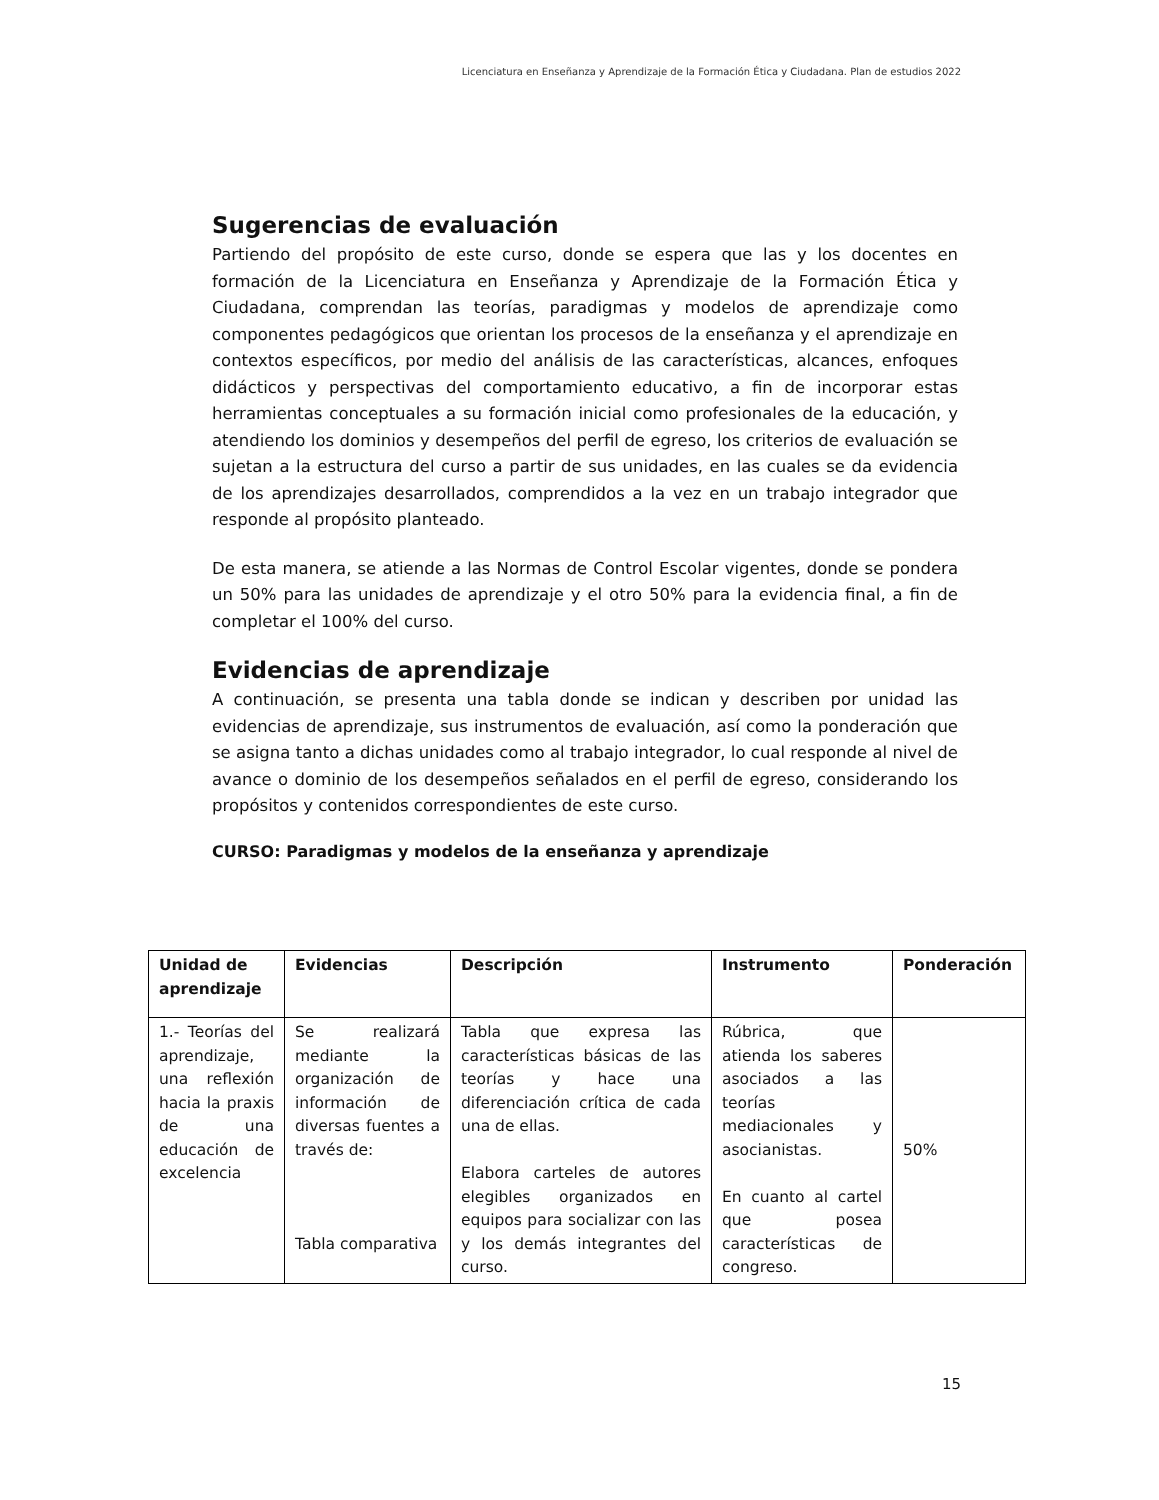Licenciatura en Enseñanza y Aprendizaje de la Formación Ética y Ciudadana. Plan de estudios 2022
Sugerencias de evaluación
Partiendo del propósito de este curso, donde se espera que las y los docentes en formación de la Licenciatura en Enseñanza y Aprendizaje de la Formación Ética y Ciudadana, comprendan las teorías, paradigmas y modelos de aprendizaje como componentes pedagógicos que orientan los procesos de la enseñanza y el aprendizaje en contextos específicos, por medio del análisis de las características, alcances, enfoques didácticos y perspectivas del comportamiento educativo, a fin de incorporar estas herramientas conceptuales a su formación inicial como profesionales de la educación, y atendiendo los dominios y desempeños del perfil de egreso, los criterios de evaluación se sujetan a la estructura del curso a partir de sus unidades, en las cuales se da evidencia de los aprendizajes desarrollados, comprendidos a la vez en un trabajo integrador que responde al propósito planteado.
De esta manera, se atiende a las Normas de Control Escolar vigentes, donde se pondera un 50% para las unidades de aprendizaje y el otro 50% para la evidencia final, a fin de completar el 100% del curso.
Evidencias de aprendizaje
A continuación, se presenta una tabla donde se indican y describen por unidad las evidencias de aprendizaje, sus instrumentos de evaluación, así como la ponderación que se asigna tanto a dichas unidades como al trabajo integrador, lo cual responde al nivel de avance o dominio de los desempeños señalados en el perfil de egreso, considerando los propósitos y contenidos correspondientes de este curso.
CURSO: Paradigmas y modelos de la enseñanza y aprendizaje
| Unidad de aprendizaje | Evidencias | Descripción | Instrumento | Ponderación |
| --- | --- | --- | --- | --- |
| 1.- Teorías del aprendizaje, una reflexión hacia la praxis de una educación de excelencia | Se realizará mediante la organización de información de diversas fuentes a través de: Tabla comparativa | Tabla que expresa las características básicas de las teorías y hace una diferenciación crítica de cada una de ellas. Elabora carteles de autores elegibles organizados en equipos para socializar con las y los demás integrantes del curso. | Rúbrica, que atienda los saberes asociados a las teorías mediacionales y asocianistas. En cuanto al cartel que posea características de congreso. | 50% |
15